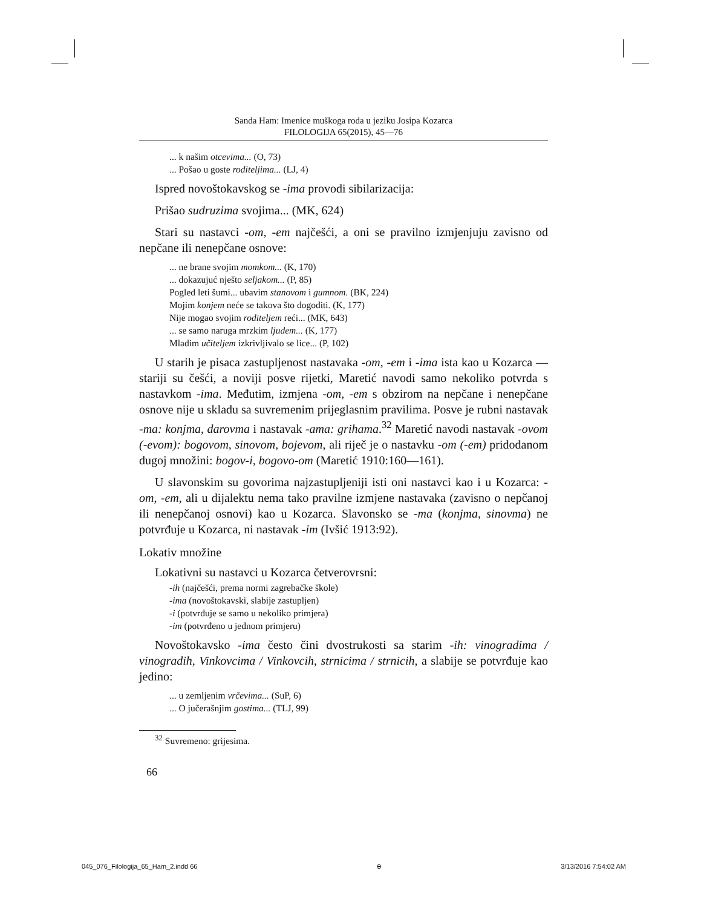Sanda Ham: Imenice muškoga roda u jeziku Josipa Kozarca
FILOLOGIJA 65(2015), 45—76
... k našim otcevima... (O, 73)
... Pošao u goste roditeljima... (LJ, 4)
Ispred novoštokavskog se -ima provodi sibilarizacija:
Prišao sudruzima svojima... (MK, 624)
Stari su nastavci -om, -em najčešći, a oni se pravilno izmjenjuju zavisno od nepčane ili nenepčane osnove:
... ne brane svojim momkom... (K, 170)
... dokazujuć nješto seljakom... (P, 85)
Pogled leti šumi... ubavim stanovom i gumnom. (BK, 224)
Mojim konjem neće se takova što dogoditi. (K, 177)
Nije mogao svojim roditeljem reći... (MK, 643)
... se samo naruga mrzkim ljudem... (K, 177)
Mladim učiteljem izkrivljivalo se lice... (P, 102)
U starih je pisaca zastupljenost nastavaka -om, -em i -ima ista kao u Kozarca — stariji su češći, a noviji posve rijetki, Maretić navodi samo nekoliko potvrda s nastavkom -ima. Međutim, izmjena -om, -em s obzirom na nepčane i nenepčane osnove nije u skladu sa suvremenim prijeglasnim pravilima. Posve je rubni nastavak -ma: konjma, darovma i nastavak -ama: grihama.<sup>32</sup> Maretić navodi nastavak -ovom (-evom): bogovom, sinovom, bojevom, ali riječ je o nastavku -om (-em) pridodanom dugoj množini: bogov-i, bogovo-om (Maretić 1910:160—161).
U slavonskim su govorima najzastupljeniji isti oni nastavci kao i u Kozarca: -om, -em, ali u dijalektu nema tako pravilne izmjene nastavaka (zavisno o nepčanoj ili nenepčanoj osnovi) kao u Kozarca. Slavonsko se -ma (konjma, sinovma) ne potvrđuje u Kozarca, ni nastavak -im (Ivšić 1913:92).
Lokativ množine
Lokativni su nastavci u Kozarca četverovrsni:
-ih (najčešći, prema normi zagrebačke škole)
-ima (novoštokavski, slabije zastupljen)
-i (potvrđuje se samo u nekoliko primjera)
-im (potvrđeno u jednom primjeru)
Novoštokavsko -ima često čini dvostrukosti sa starim -ih: vinogradima / vinogradih, Vinkovcima / Vinkovcih, strnicima / strnicih, a slabije se potvrđuje kao jedino:
... u zemljenim vrčevima... (SuP, 6)
... O jučerašnjim gostima... (TLJ, 99)
<sup>32</sup> Suvremeno: grijesima.
66
045_076_Filologija_65_Ham_2.indd 66 ⊕ 3/13/2016 7:54:02 AM